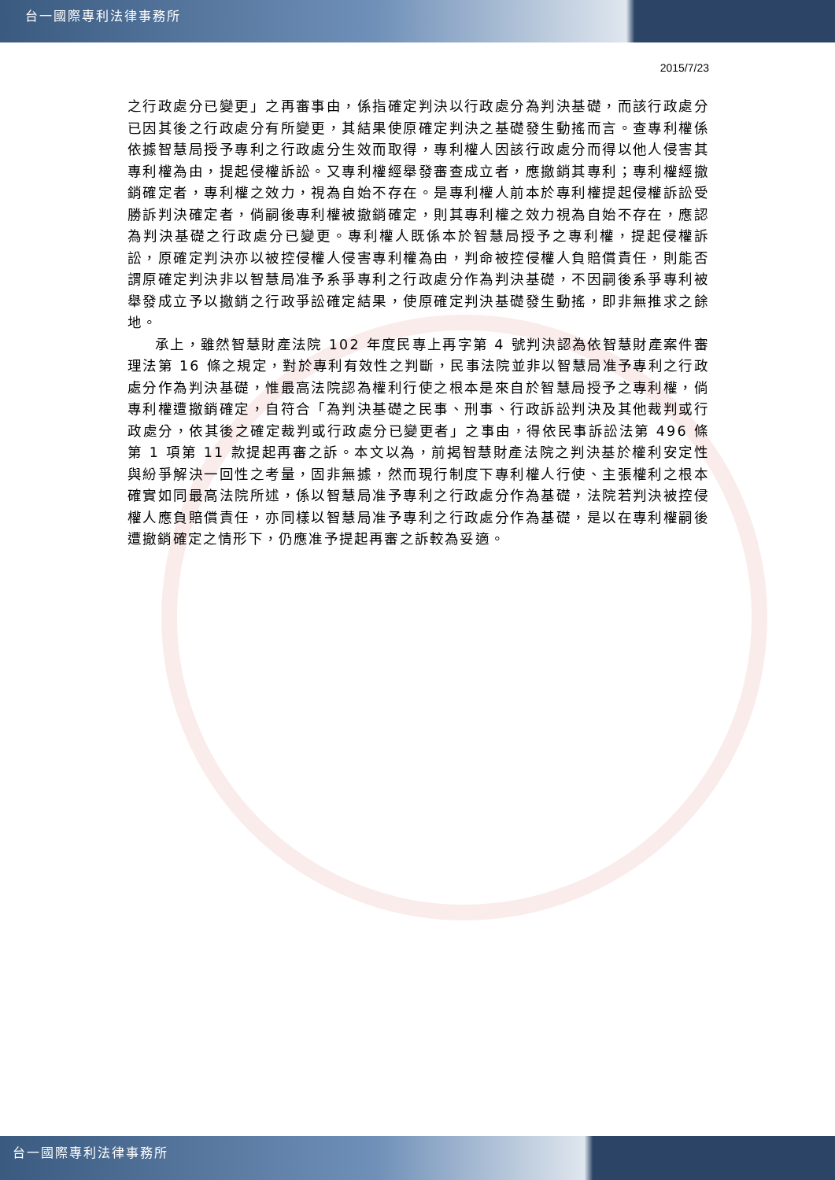台一國際專利法律事務所
2015/7/23
之行政處分已變更」之再審事由，係指確定判決以行政處分為判決基礎，而該行政處分已因其後之行政處分有所變更，其結果使原確定判決之基礎發生動搖而言。查專利權係依據智慧局授予專利之行政處分生效而取得，專利權人因該行政處分而得以他人侵害其專利權為由，提起侵權訴訟。又專利權經舉發審查成立者，應撤銷其專利；專利權經撤銷確定者，專利權之效力，視為自始不存在。是專利權人前本於專利權提起侵權訴訟受勝訴判決確定者，倘嗣後專利權被撤銷確定，則其專利權之效力視為自始不存在，應認為判決基礎之行政處分已變更。專利權人既係本於智慧局授予之專利權，提起侵權訴訟，原確定判決亦以被控侵權人侵害專利權為由，判命被控侵權人負賠償責任，則能否謂原確定判決非以智慧局准予系爭專利之行政處分作為判決基礎，不因嗣後系爭專利被舉發成立予以撤銷之行政爭訟確定結果，使原確定判決基礎發生動搖，即非無推求之餘地。
承上，雖然智慧財產法院 102 年度民專上再字第 4 號判決認為依智慧財產案件審理法第 16 條之規定，對於專利有效性之判斷，民事法院並非以智慧局准予專利之行政處分作為判決基礎，惟最高法院認為權利行使之根本是來自於智慧局授予之專利權，倘專利權遭撤銷確定，自符合「為判決基礎之民事、刑事、行政訴訟判決及其他裁判或行政處分，依其後之確定裁判或行政處分已變更者」之事由，得依民事訴訟法第 496 條第 1 項第 11 款提起再審之訴。本文以為，前揭智慧財產法院之判決基於權利安定性與紛爭解決一回性之考量，固非無據，然而現行制度下專利權人行使、主張權利之根本確實如同最高法院所述，係以智慧局准予專利之行政處分作為基礎，法院若判決被控侵權人應負賠償責任，亦同樣以智慧局准予專利之行政處分作為基礎，是以在專利權嗣後遭撤銷確定之情形下，仍應准予提起再審之訴較為妥適。
台一國際專利法律事務所